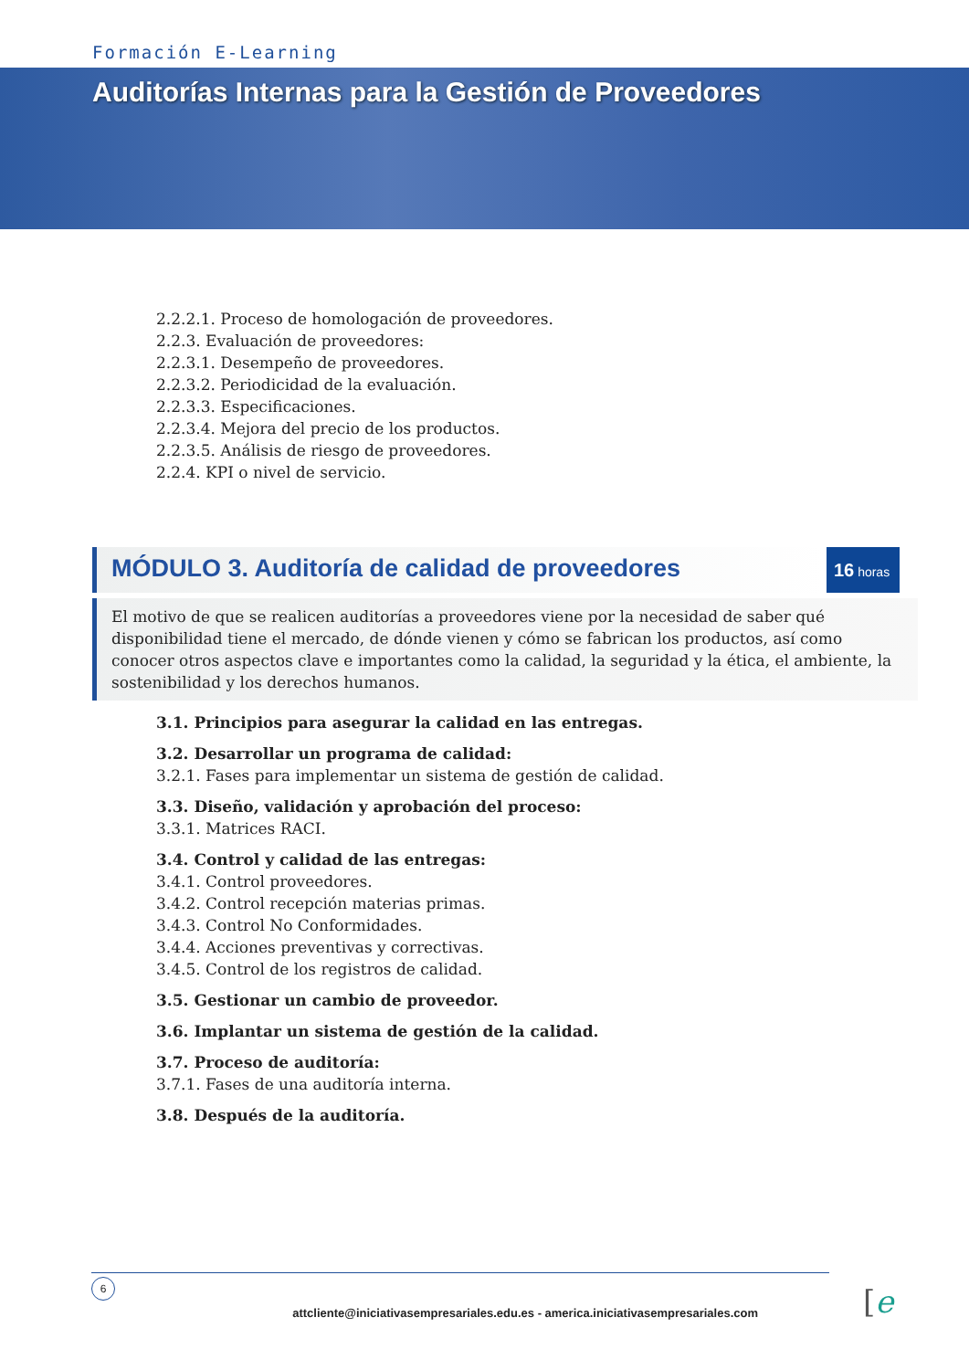Formación E-Learning
Auditorías Internas para la Gestión de Proveedores
2.2.2.1. Proceso de homologación de proveedores.
2.2.3. Evaluación de proveedores:
2.2.3.1. Desempeño de proveedores.
2.2.3.2. Periodicidad de la evaluación.
2.2.3.3. Especificaciones.
2.2.3.4. Mejora del precio de los productos.
2.2.3.5. Análisis de riesgo de proveedores.
2.2.4. KPI o nivel de servicio.
MÓDULO 3. Auditoría de calidad de proveedores
16 horas
El motivo de que se realicen auditorías a proveedores viene por la necesidad de saber qué disponibilidad tiene el mercado, de dónde vienen y cómo se fabrican los productos, así como conocer otros aspectos clave e importantes como la calidad, la seguridad y la ética, el ambiente, la sostenibilidad y los derechos humanos.
3.1. Principios para asegurar la calidad en las entregas.
3.2. Desarrollar un programa de calidad:
3.2.1. Fases para implementar un sistema de gestión de calidad.
3.3. Diseño, validación y aprobación del proceso:
3.3.1. Matrices RACI.
3.4. Control y calidad de las entregas:
3.4.1. Control proveedores.
3.4.2. Control recepción materias primas.
3.4.3. Control No Conformidades.
3.4.4. Acciones preventivas y correctivas.
3.4.5. Control de los registros de calidad.
3.5. Gestionar un cambio de proveedor.
3.6. Implantar un sistema de gestión de la calidad.
3.7. Proceso de auditoría:
3.7.1. Fases de una auditoría interna.
3.8. Después de la auditoría.
6
attcliente@iniciativasempresariales.edu.es - america.iniciativasempresariales.com [e